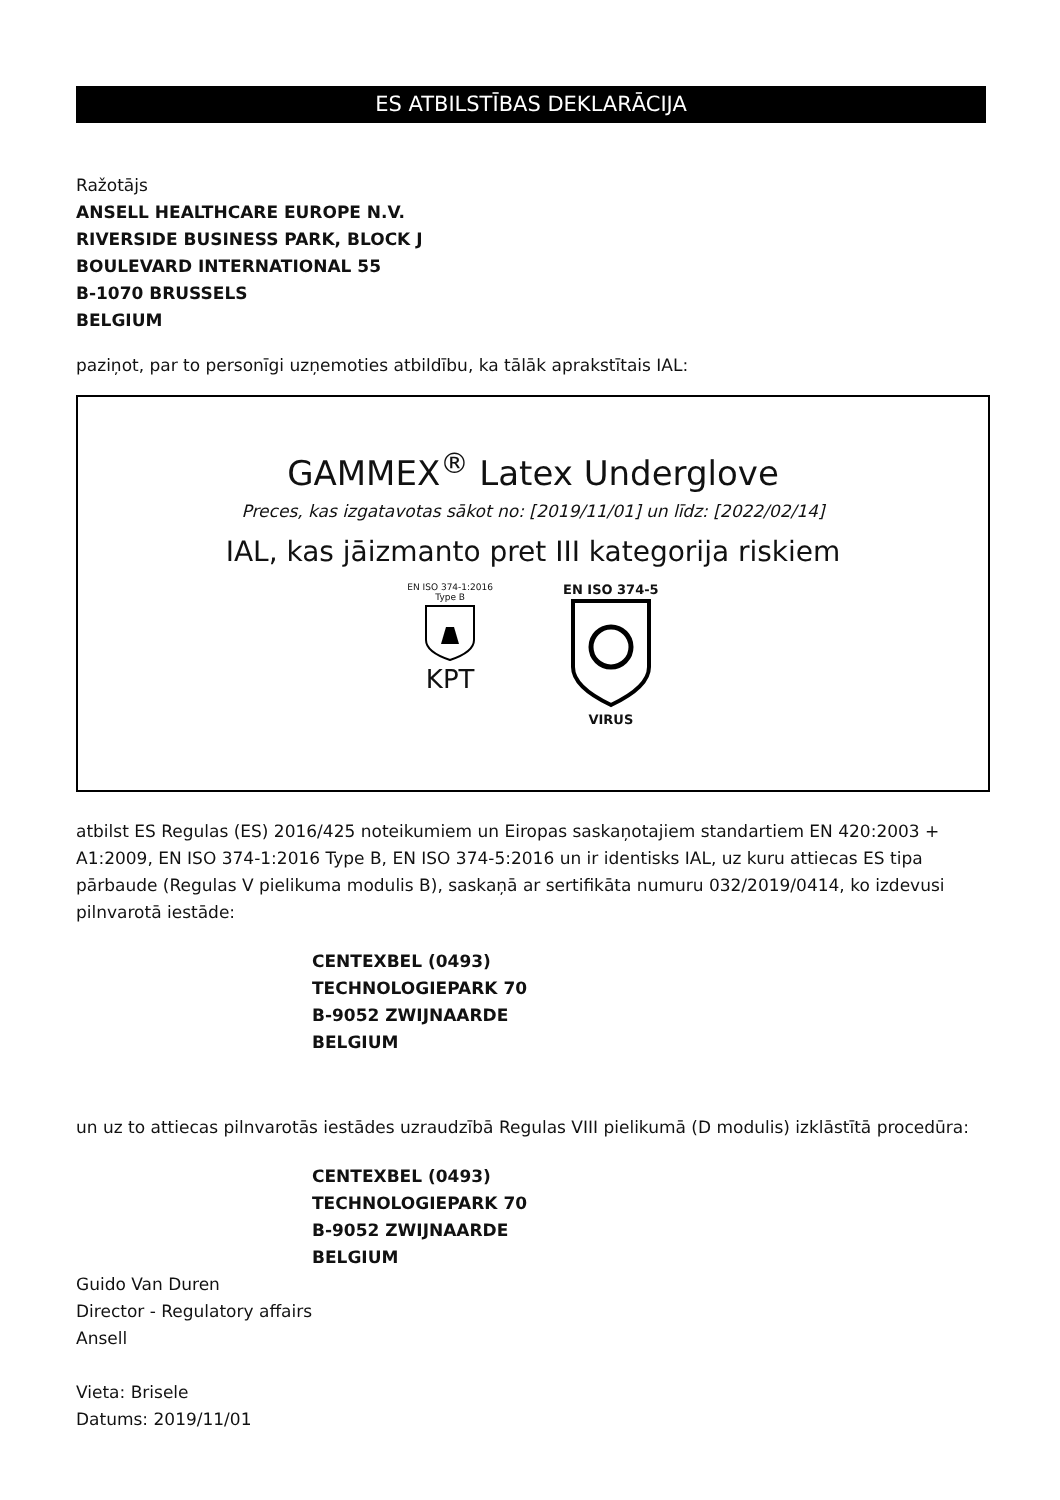ES ATBILSTĪBAS DEKLARĀCIJA
Ražotājs
ANSELL HEALTHCARE EUROPE N.V.
RIVERSIDE BUSINESS PARK, BLOCK J
BOULEVARD INTERNATIONAL 55
B-1070 BRUSSELS
BELGIUM
paziņot, par to personīgi uzņemoties atbildību, ka tālāk aprakstītais IAL:
GAMMEX<sup>®</sup> Latex Underglove
Preces, kas izgatavotas sākot no: [2019/11/01] un līdz: [2022/02/14]
IAL, kas jāizmanto pret III kategorija riskiem
EN ISO 374-1:2016
Type B
KPT
EN ISO 374-5
VIRUS
atbilst ES Regulas (ES) 2016/425 noteikumiem un Eiropas saskaņotajiem standartiem EN 420:2003 + A1:2009, EN ISO 374-1:2016 Type B, EN ISO 374-5:2016 un ir identisks IAL, uz kuru attiecas ES tipa pārbaude (Regulas V pielikuma modulis B), saskaņā ar sertifikāta numuru 032/2019/0414, ko izdevusi pilnvarotā iestāde:
CENTEXBEL (0493)
TECHNOLOGIEPARK 70
B-9052 ZWIJNAARDE
BELGIUM
un uz to attiecas pilnvarotās iestādes uzraudzībā Regulas VIII pielikumā (D modulis) izklāstītā procedūra:
CENTEXBEL (0493)
TECHNOLOGIEPARK 70
B-9052 ZWIJNAARDE
BELGIUM
Guido Van Duren
Director - Regulatory affairs
Ansell
Vieta: Brisele
Datums: 2019/11/01